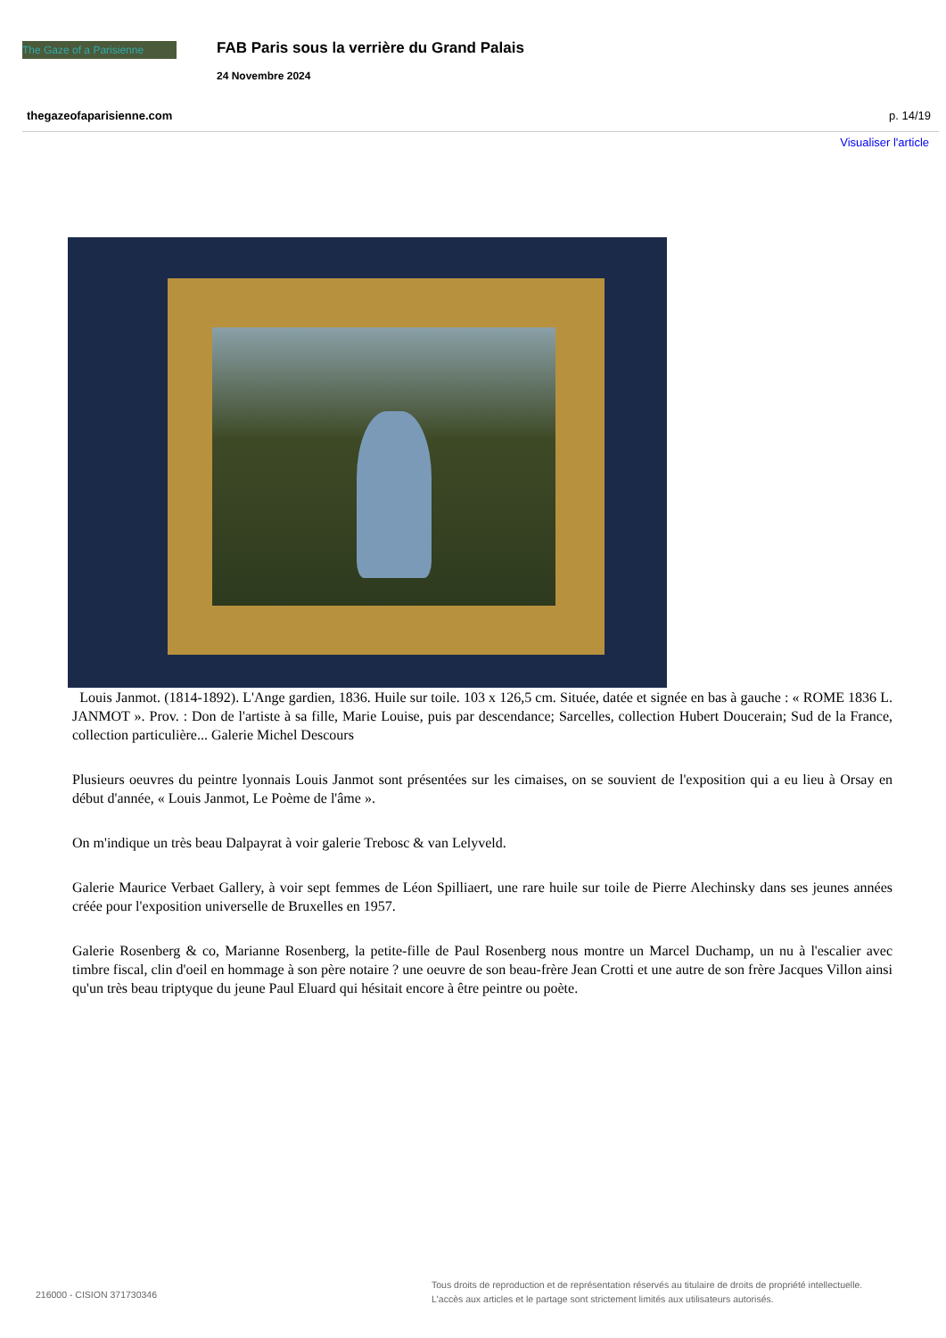The Gaze of a Parisienne
FAB Paris sous la verrière du Grand Palais
24 Novembre 2024
thegazeofaparisienne.com p. 14/19
Visualiser l'article
Louis Janmot. (1814-1892). L'Ange gardien, 1836. Huile sur toile. 103 x 126,5 cm. Située, datée et signée en bas à gauche : « ROME 1836 L. JANMOT ». Prov. : Don de l'artiste à sa fille, Marie Louise, puis par descendance; Sarcelles, collection Hubert Doucerain; Sud de la France, collection particulière... Galerie Michel Descours
Plusieurs oeuvres du peintre lyonnais Louis Janmot sont présentées sur les cimaises, on se souvient de l'exposition qui a eu lieu à Orsay en début d'année, « Louis Janmot, Le Poème de l'âme ».
On m'indique un très beau Dalpayrat à voir galerie Trebosc & van Lelyveld.
Galerie Maurice Verbaet Gallery, à voir sept femmes de Léon Spilliaert, une rare huile sur toile de Pierre Alechinsky dans ses jeunes années créée pour l'exposition universelle de Bruxelles en 1957.
Galerie Rosenberg & co, Marianne Rosenberg, la petite-fille de Paul Rosenberg nous montre un Marcel Duchamp, un nu à l'escalier avec timbre fiscal, clin d'oeil en hommage à son père notaire ? une oeuvre de son beau-frère Jean Crotti et une autre de son frère Jacques Villon ainsi qu'un très beau triptyque du jeune Paul Eluard qui hésitait encore à être peintre ou poète.
216000 - CISION 371730346
Tous droits de reproduction et de représentation réservés au titulaire de droits de propriété intellectuelle.
L'accès aux articles et le partage sont strictement limités aux utilisateurs autorisés.